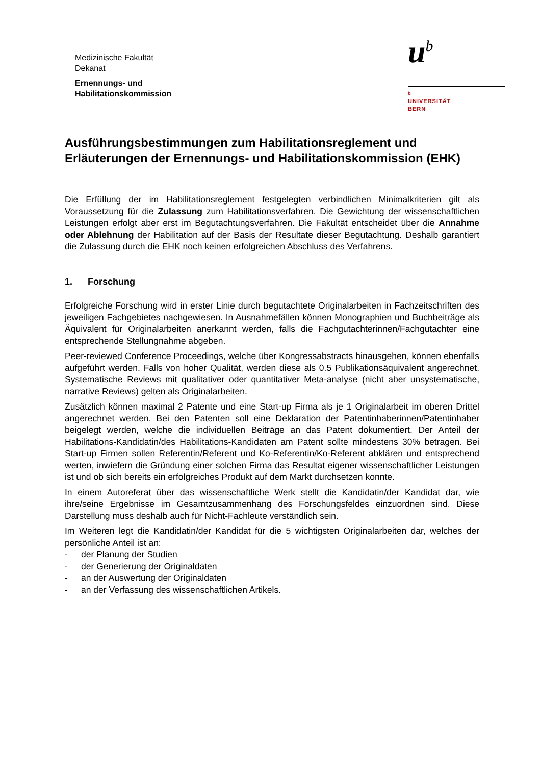Medizinische Fakultät
Dekanat
Ernennungs- und
Habilitationskommission
u<sup>b</sup>
b
UNIVERSITÄT
BERN
Ausführungsbestimmungen zum Habilitationsreglement und Erläuterungen der Ernennungs- und Habilitationskommission (EHK)
Die Erfüllung der im Habilitationsreglement festgelegten verbindlichen Minimalkriterien gilt als Voraussetzung für die Zulassung zum Habilitationsverfahren. Die Gewichtung der wissenschaftlichen Leistungen erfolgt aber erst im Begutachtungsverfahren. Die Fakultät entscheidet über die Annahme oder Ablehnung der Habilitation auf der Basis der Resultate dieser Begutachtung. Deshalb garantiert die Zulassung durch die EHK noch keinen erfolgreichen Abschluss des Verfahrens.
1. Forschung
Erfolgreiche Forschung wird in erster Linie durch begutachtete Originalarbeiten in Fachzeitschriften des jeweiligen Fachgebietes nachgewiesen. In Ausnahmefällen können Monographien und Buchbeiträge als Äquivalent für Originalarbeiten anerkannt werden, falls die Fachgutachterinnen/Fachgutachter eine entsprechende Stellungnahme abgeben.
Peer-reviewed Conference Proceedings, welche über Kongressabstracts hinausgehen, können ebenfalls aufgeführt werden. Falls von hoher Qualität, werden diese als 0.5 Publikationsäquivalent angerechnet. Systematische Reviews mit qualitativer oder quantitativer Meta-analyse (nicht aber unsystematische, narrative Reviews) gelten als Originalarbeiten.
Zusätzlich können maximal 2 Patente und eine Start-up Firma als je 1 Originalarbeit im oberen Drittel angerechnet werden. Bei den Patenten soll eine Deklaration der Patentinhaberinnen/Patentinhaber beigelegt werden, welche die individuellen Beiträge an das Patent dokumentiert. Der Anteil der Habilitations-Kandidatin/des Habilitations-Kandidaten am Patent sollte mindestens 30% betragen. Bei Start-up Firmen sollen Referentin/Referent und Ko-Referentin/Ko-Referent abklären und entsprechend werten, inwiefern die Gründung einer solchen Firma das Resultat eigener wissenschaftlicher Leistungen ist und ob sich bereits ein erfolgreiches Produkt auf dem Markt durchsetzen konnte.
In einem Autoreferat über das wissenschaftliche Werk stellt die Kandidatin/der Kandidat dar, wie ihre/seine Ergebnisse im Gesamtzusammenhang des Forschungsfeldes einzuordnen sind. Diese Darstellung muss deshalb auch für Nicht-Fachleute verständlich sein.
Im Weiteren legt die Kandidatin/der Kandidat für die 5 wichtigsten Originalarbeiten dar, welches der persönliche Anteil ist an:
- der Planung der Studien
- der Generierung der Originaldaten
- an der Auswertung der Originaldaten
- an der Verfassung des wissenschaftlichen Artikels.